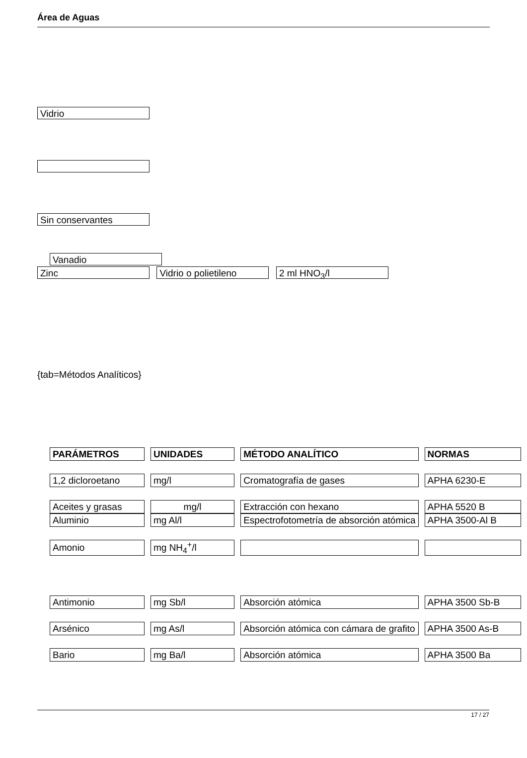Área de Aguas
Vidrio
Sin conservantes
Vanadio
Zinc Vidrio o polietileno 2 ml HNO<sub>3</sub>/l
{tab=Métodos Analíticos}
| PARÁMETROS | UNIDADES | MÉTODO ANALÍTICO | NORMAS |
| --- | --- | --- | --- |
| 1,2 dicloroetano | mg/l | Cromatografía de gases | APHA 6230-E |
| Aceites y grasas | mg/l | Extracción con hexano | APHA 5520 B |
| Aluminio | mg Al/l | Espectrofotometría de absorción atómica | APHA 3500-Al B |
| Amonio | mg NH<sub>4</sub><sup>+</sup>/l | | |
| Antimonio | mg Sb/l | Absorción atómica | APHA 3500 Sb-B |
| Arsénico | mg As/l | Absorción atómica con cámara de grafito | APHA 3500 As-B |
| Bario | mg Ba/l | Absorción atómica | APHA 3500 Ba |
17 / 27